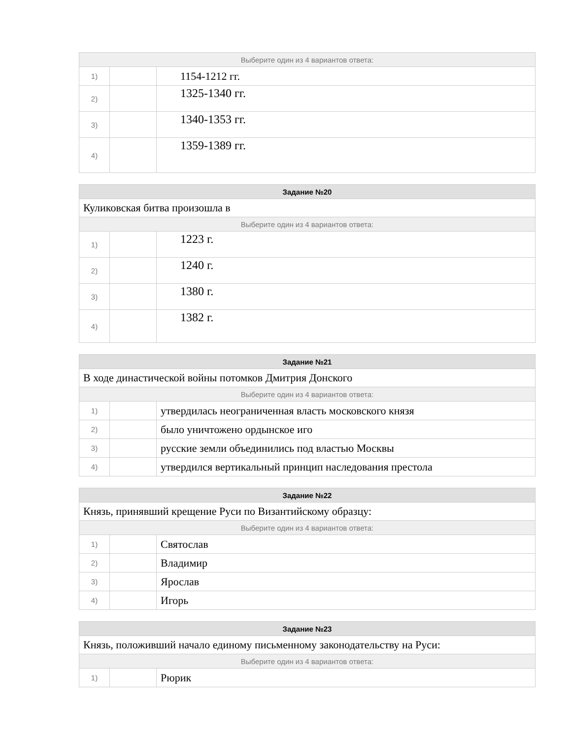| Выберите один из 4 вариантов ответа: | | |
| 1) | | 1154-1212 гг. |
| 2) | | 1325-1340 гг. |
| 3) | | 1340-1353 гг. |
| 4) | | 1359-1389 гг. |
| Задание №20 | | |
| --- | --- | --- |
| Куликовская битва произошла в | | |
| Выберите один из 4 вариантов ответа: | | |
| 1) | | 1223 г. |
| 2) | | 1240 г. |
| 3) | | 1380 г. |
| 4) | | 1382 г. |
| Задание №21 | | |
| --- | --- | --- |
| В ходе династической войны потомков Дмитрия Донского | | |
| Выберите один из 4 вариантов ответа: | | |
| 1) | | утвердилась неограниченная власть московского князя |
| 2) | | было уничтожено ордынское иго |
| 3) | | русские земли объединились под властью Москвы |
| 4) | | утвердился вертикальный принцип наследования престола |
| Задание №22 | | |
| --- | --- | --- |
| Князь, принявший крещение Руси по Византийскому образцу: | | |
| Выберите один из 4 вариантов ответа: | | |
| 1) | | Святослав |
| 2) | | Владимир |
| 3) | | Ярослав |
| 4) | | Игорь |
| Задание №23 | | |
| --- | --- | --- |
| Князь, положивший начало единому письменному законодательству на Руси: | | |
| Выберите один из 4 вариантов ответа: | | |
| 1) | | Рюрик |